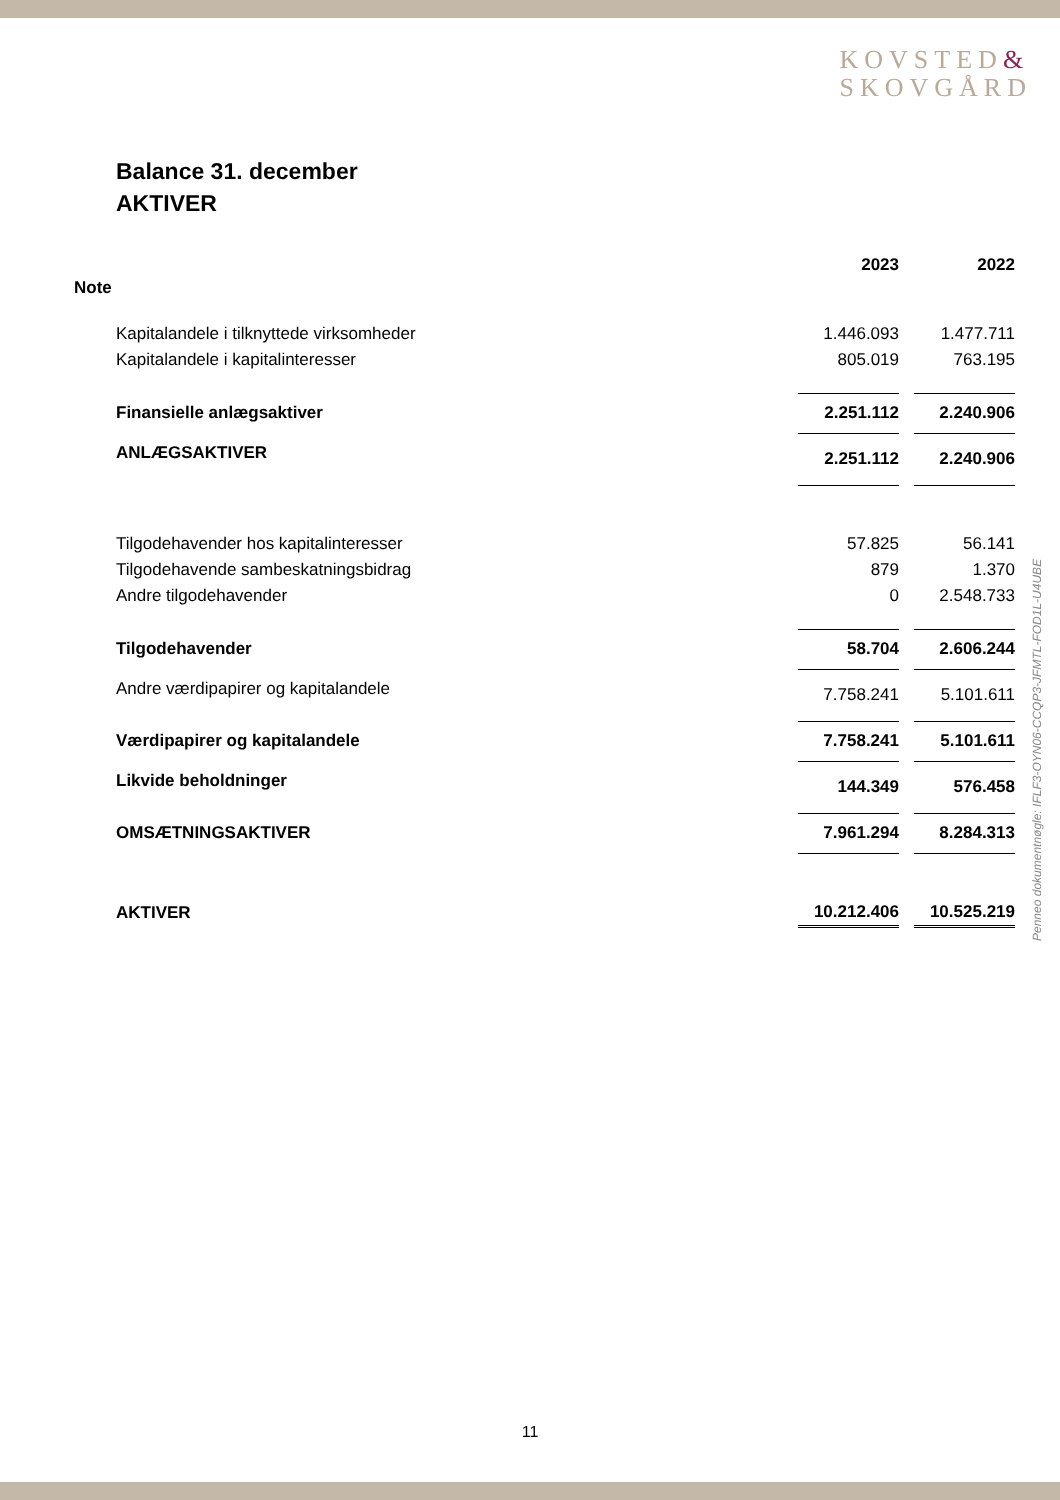KOVSTED&
SKOVGÅRD
Balance 31. december
AKTIVER
Penneo dokumentnøgle: IFLF3-OYN06-CCQP3-JFMTL-FOD1L-U4UBE
| Note | | 2023 | | 2022 |
| --- | --- | --- | --- | --- |
| Kapitalandele i tilknyttede virksomheder | | 1.446.093 | | 1.477.711 |
| Kapitalandele i kapitalinteresser | | 805.019 | | 763.195 |
| Finansielle anlægsaktiver | | 2.251.112 | | 2.240.906 |
| ANLÆGSAKTIVER | | 2.251.112 | | 2.240.906 |
| Tilgodehavender hos kapitalinteresser | | 57.825 | | 56.141 |
| Tilgodehavende sambeskatningsbidrag | | 879 | | 1.370 |
| Andre tilgodehavender | | 0 | | 2.548.733 |
| Tilgodehavender | | 58.704 | | 2.606.244 |
| Andre værdipapirer og kapitalandele | | 7.758.241 | | 5.101.611 |
| Værdipapirer og kapitalandele | | 7.758.241 | | 5.101.611 |
| Likvide beholdninger | | 144.349 | | 576.458 |
| OMSÆTNINGSAKTIVER | | 7.961.294 | | 8.284.313 |
| AKTIVER | | 10.212.406 | | 10.525.219 |
11